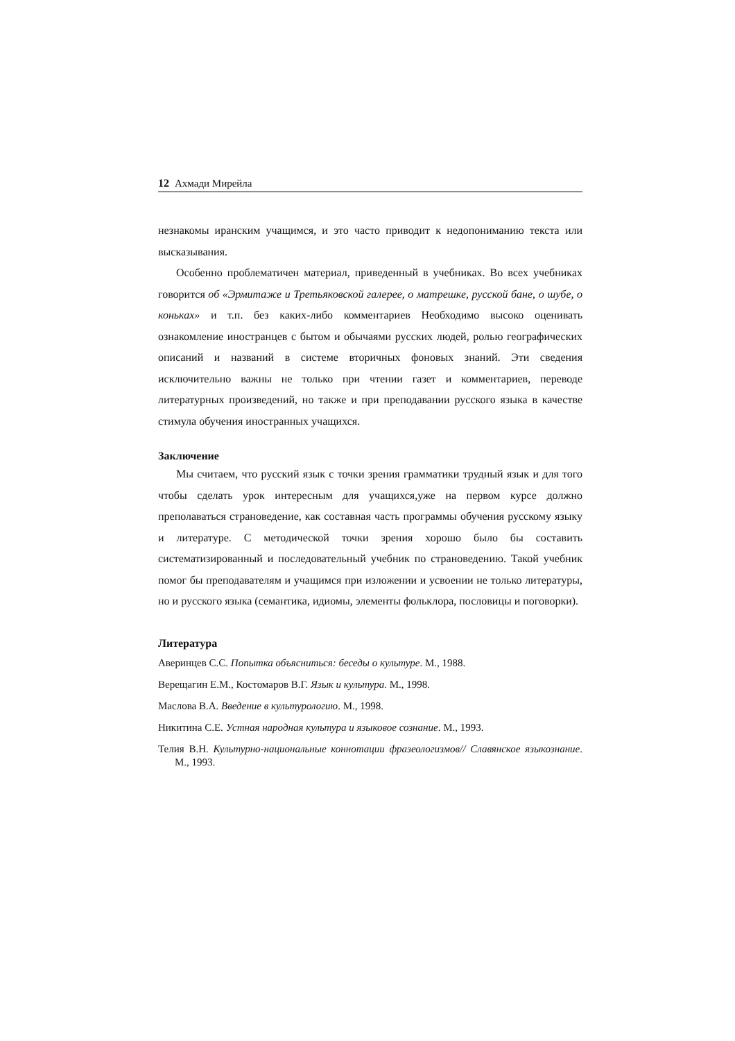12 Ахмади Мирейла
незнакомы иранским учащимся, и это часто приводит к недопониманию текста или высказывания.
Особенно проблематичен материал, приведенный в учебниках. Во всех учебниках говорится об «Эрмитаже и Третьяковской галерее, о матрешке, русской бане, о шубе, о коньках» и т.п. без каких-либо комментариев Необходимо высоко оценивать ознакомление иностранцев с бытом и обычаями русских людей, ролью географических описаний и названий в системе вторичных фоновых знаний. Эти сведения исключительно важны не только при чтении газет и комментариев, переводе литературных произведений, но также и при преподавании русского языка в качестве стимула обучения иностранных учащихся.
Заключение
Мы считаем, что русский язык с точки зрения грамматики трудный язык и для того чтобы сделать урок интересным для учащихся,уже на первом курсе должно преполаваться страноведение, как составная часть программы обучения русскому языку и литературе. С методической точки зрения хорошо было бы составить систематизированный и последовательный учебник по страноведению. Такой учебник помог бы преподавателям и учащимся при изложении и усвоении не только литературы, но и русского языка (семантика, идиомы, элементы фольклора, пословицы и поговорки).
Литература
Аверинцев С.С. Попытка объясниться: беседы о культуре. М., 1988.
Верещагин Е.М., Костомаров В.Г. Язык и культура. М., 1998.
Маслова В.А. Введение в культурологию. М., 1998.
Никитина С.Е. Устная народная культура и языковое сознание. М., 1993.
Телия В.Н. Культурно-национальные коннотации фразеологизмов// Славянское языкознание. М., 1993.